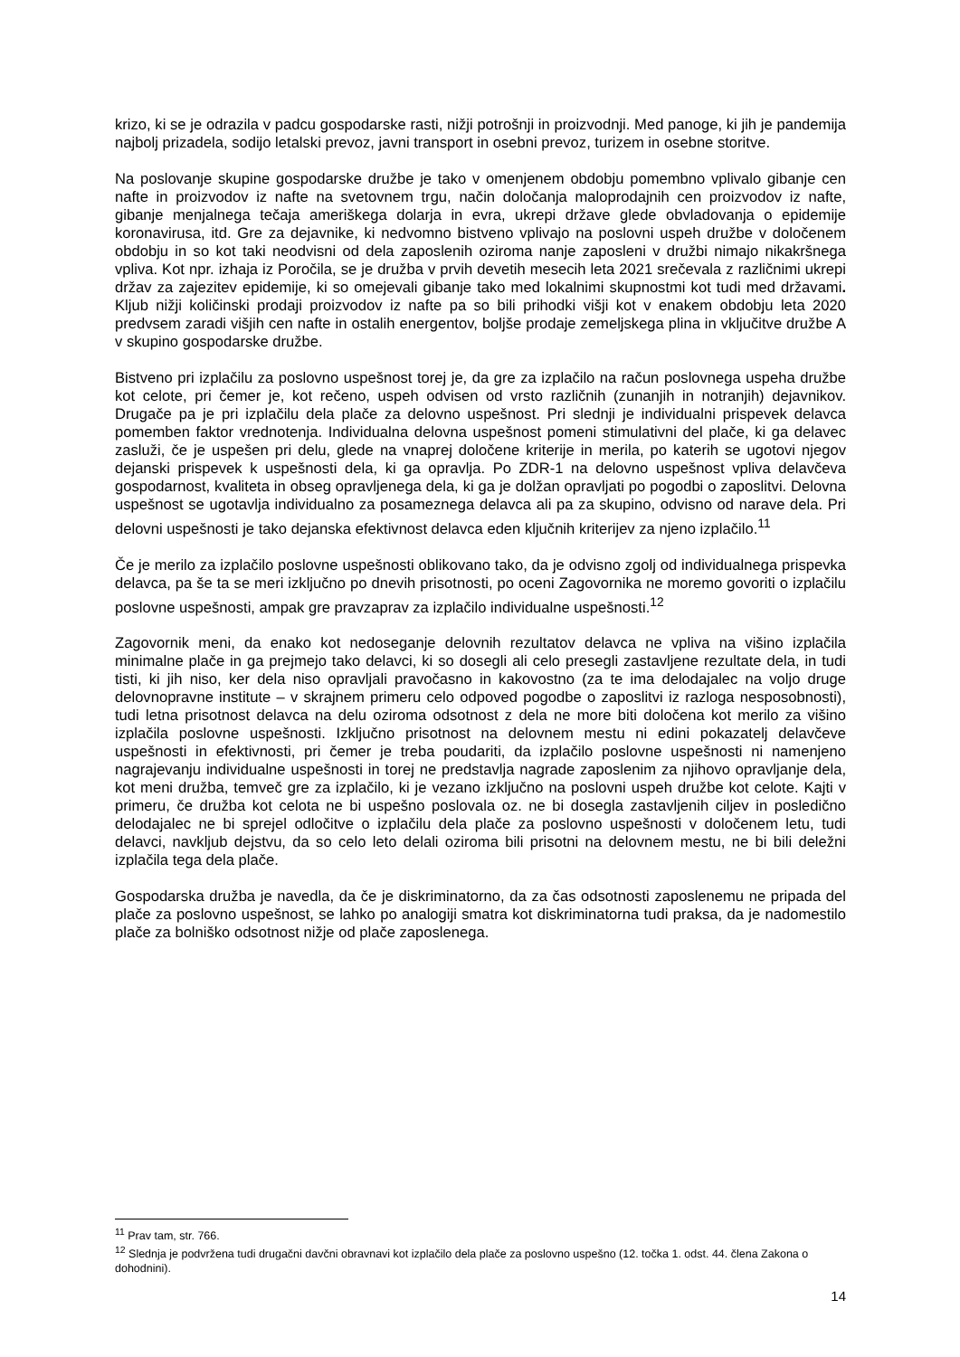krizo, ki se je odrazila v padcu gospodarske rasti, nižji potrošnji in proizvodnji. Med panoge, ki jih je pandemija najbolj prizadela, sodijo letalski prevoz, javni transport in osebni prevoz, turizem in osebne storitve.
Na poslovanje skupine gospodarske družbe je tako v omenjenem obdobju pomembno vplivalo gibanje cen nafte in proizvodov iz nafte na svetovnem trgu, način določanja maloprodajnih cen proizvodov iz nafte, gibanje menjalnega tečaja ameriškega dolarja in evra, ukrepi države glede obvladovanja o epidemije koronavirusa, itd. Gre za dejavnike, ki nedvomno bistveno vplivajo na poslovni uspeh družbe v določenem obdobju in so kot taki neodvisni od dela zaposlenih oziroma nanje zaposleni v družbi nimajo nikakršnega vpliva. Kot npr. izhaja iz Poročila, se je družba v prvih devetih mesecih leta 2021 srečevala z različnimi ukrepi držav za zajezitev epidemije, ki so omejevali gibanje tako med lokalnimi skupnostmi kot tudi med državami. Kljub nižji količinski prodaji proizvodov iz nafte pa so bili prihodki višji kot v enakem obdobju leta 2020 predvsem zaradi višjih cen nafte in ostalih energentov, boljše prodaje zemeljskega plina in vključitve družbe A v skupino gospodarske družbe.
Bistveno pri izplačilu za poslovno uspešnost torej je, da gre za izplačilo na račun poslovnega uspeha družbe kot celote, pri čemer je, kot rečeno, uspeh odvisen od vrsto različnih (zunanjih in notranjih) dejavnikov. Drugače pa je pri izplačilu dela plače za delovno uspešnost. Pri slednji je individualni prispevek delavca pomemben faktor vrednotenja. Individualna delovna uspešnost pomeni stimulativni del plače, ki ga delavec zasluži, če je uspešen pri delu, glede na vnaprej določene kriterije in merila, po katerih se ugotovi njegov dejanski prispevek k uspešnosti dela, ki ga opravlja. Po ZDR-1 na delovno uspešnost vpliva delavčeva gospodarnost, kvaliteta in obseg opravljenega dela, ki ga je dolžan opravljati po pogodbi o zaposlitvi. Delovna uspešnost se ugotavlja individualno za posameznega delavca ali pa za skupino, odvisno od narave dela. Pri delovni uspešnosti je tako dejanska efektivnost delavca eden ključnih kriterijev za njeno izplačilo.<sup>11</sup>
Če je merilo za izplačilo poslovne uspešnosti oblikovano tako, da je odvisno zgolj od individualnega prispevka delavca, pa še ta se meri izključno po dnevih prisotnosti, po oceni Zagovornika ne moremo govoriti o izplačilu poslovne uspešnosti, ampak gre pravzaprav za izplačilo individualne uspešnosti.<sup>12</sup>
Zagovornik meni, da enako kot nedoseganje delovnih rezultatov delavca ne vpliva na višino izplačila minimalne plače in ga prejmejo tako delavci, ki so dosegli ali celo presegli zastavljene rezultate dela, in tudi tisti, ki jih niso, ker dela niso opravljali pravočasno in kakovostno (za te ima delodajalec na voljo druge delovnopravne institute – v skrajnem primeru celo odpoved pogodbe o zaposlitvi iz razloga nesposobnosti), tudi letna prisotnost delavca na delu oziroma odsotnost z dela ne more biti določena kot merilo za višino izplačila poslovne uspešnosti. Izključno prisotnost na delovnem mestu ni edini pokazatelj delavčeve uspešnosti in efektivnosti, pri čemer je treba poudariti, da izplačilo poslovne uspešnosti ni namenjeno nagrajevanju individualne uspešnosti in torej ne predstavlja nagrade zaposlenim za njihovo opravljanje dela, kot meni družba, temveč gre za izplačilo, ki je vezano izključno na poslovni uspeh družbe kot celote. Kajti v primeru, če družba kot celota ne bi uspešno poslovala oz. ne bi dosegla zastavljenih ciljev in posledično delodajalec ne bi sprejel odločitve o izplačilu dela plače za poslovno uspešnosti v določenem letu, tudi delavci, navkljub dejstvu, da so celo leto delali oziroma bili prisotni na delovnem mestu, ne bi bili deležni izplačila tega dela plače.
Gospodarska družba je navedla, da če je diskriminatorno, da za čas odsotnosti zaposlenemu ne pripada del plače za poslovno uspešnost, se lahko po analogiji smatra kot diskriminatorna tudi praksa, da je nadomestilo plače za bolniško odsotnost nižje od plače zaposlenega.
<sup>11</sup> Prav tam, str. 766.
<sup>12</sup> Slednja je podvržena tudi drugačni davčni obravnavi kot izplačilo dela plače za poslovno uspešno (12. točka 1. odst. 44. člena Zakona o dohodnini).
14